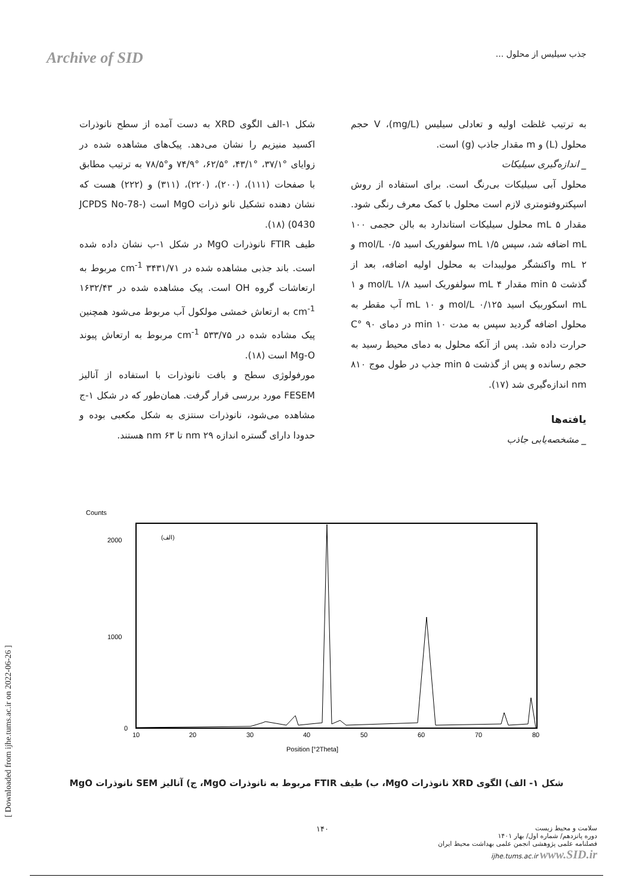Archive of SID
جذب سیلیس از محلول ...
به ترتیب غلظت اولیه و تعادلی سیلیس (mg/L)، V حجم محلول (L) و m مقدار جاذب (g) است.
_ اندازه‌گیری سیلیکات
محلول آبی سیلیکات بی‌رنگ است. برای استفاده از روش اسپکتروفتومتری لازم است محلول با کمک معرف رنگی شود. مقدار ۵ mL محلول سیلیکات استاندارد به بالن حجمی ۱۰۰ mL اضافه شد، سپس ۱/۵ mL سولفوریک اسید ۰/۵ mol/L و ۲ mL واکنشگر مولیبدات به محلول اولیه اضافه، بعد از گذشت ۵ min مقدار ۴ mL سولفوریک اسید ۱/۸ mol/L و ۱ mL اسکوربیک اسید ۰/۱۲۵ mol/L و ۱۰ mL آب مقطر به محلول اضافه گردید سپس به مدت ۱۰ min در دمای ۹۰ °C حرارت داده شد. پس از آنکه محلول به دمای محیط رسید به حجم رسانده و پس از گذشت ۵ min جذب در طول موج ۸۱۰ nm اندازه‌گیری شد (۱۷).
یافته‌ها
_ مشخصه‌یابی جاذب
شکل ۱-الف الگوی XRD به دست آمده از سطح نانوذرات اکسید منیزیم را نشان می‌دهد. پیک‌های مشاهده شده در زوایای °۳۷/۱، °۴۳/۱، °۶۲/۵، °۷۴/۹ و°۷۸/۵ به ترتیب مطابق با صفحات (۱۱۱)، (۲۰۰)، (۲۲۰)، (۳۱۱) و (۲۲۲) هست که نشان دهنده تشکیل نانو ذرات MgO است (JCPDS No-78-0430) (۱۸).
طیف FTIR نانوذرات MgO در شکل ۱-ب نشان داده شده است. باند جذبی مشاهده شده در ۳۴۳۱/۷۱ cm<sup>-1</sup> مربوط به ارتعاشات گروه OH است. پیک مشاهده شده در ۱۶۳۲/۴۳ cm<sup>-1</sup> به ارتعاش خمشی مولکول آب مربوط می‌شود همچنین پیک مشاده شده در ۵۳۳/۷۵ cm<sup>-1</sup> مربوط به ارتعاش پیوند Mg-O است (۱۸).
مورفولوژی سطح و بافت نانوذرات با استفاده از آنالیز FESEM مورد بررسی قرار گرفت. همان‌طور که در شکل ۱-ج مشاهده می‌شود، نانوذرات سنتزی به شکل مکعبی بوده و حدودا دارای گستره اندازه ۲۹ nm تا ۶۳ nm هستند.
Counts
(الف)
2000
1000
0
10
20
30
40
50
60
70
80
Position [°2Theta]
شکل ۱- الف) الگوی XRD نانوذرات MgO، ب) طیف FTIR مربوط به نانوذرات MgO، ج) آنالیز SEM نانوذرات MgO
۱۴۰
سلامت و محیط زیست
دوره پانزدهم/ شماره اول/ بهار ۱۴۰۱
فصلنامه علمی پژوهشی انجمن علمی بهداشت محیط ایران
ijhe.tums.ac.ir www.SID.ir
[ Downloaded from ijhe.tums.ac.ir on 2022-06-26 ]